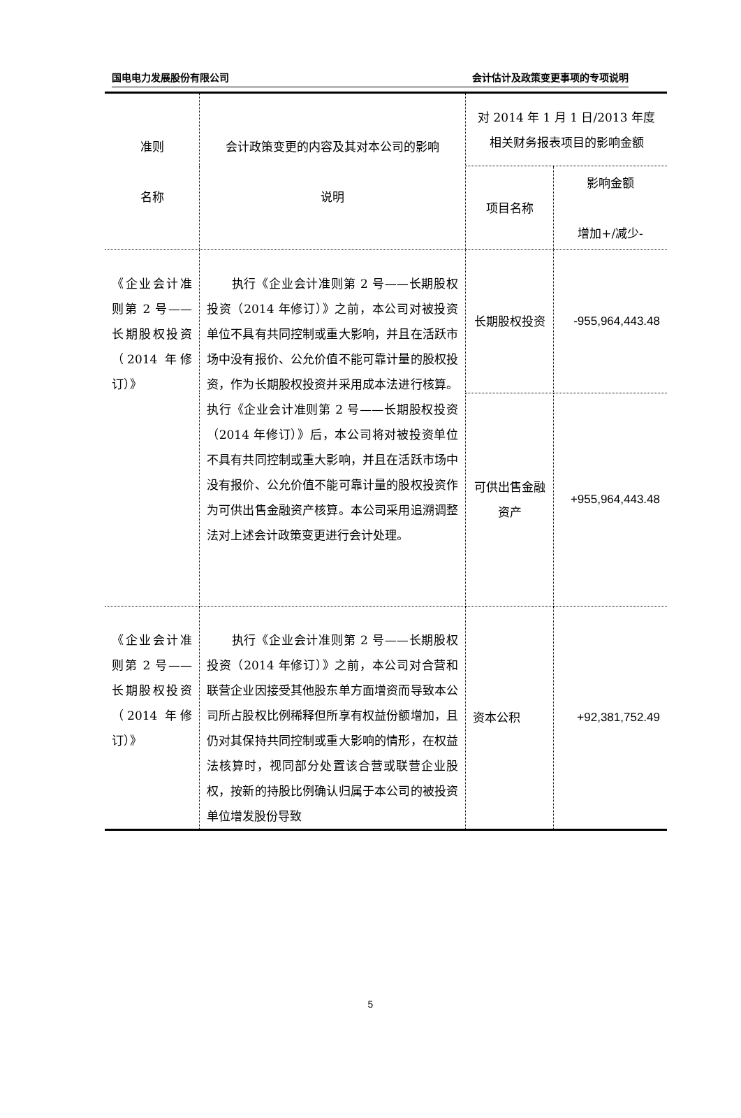国电电力发展股份有限公司 会计估计及政策变更事项的专项说明
| 准则 名称 | 会计政策变更的内容及其对本公司的影响 说明 | 对 2014 年 1 月 1 日/2013 年度相关财务报表项目的影响金额 | |
| | | 项目名称 | 影响金额 增加+/减少- |
| 《企业会计准则第 2 号——长期股权投资（2014 年修订）》 | 执行《企业会计准则第 2 号——长期股权投资（2014 年修订）》之前，本公司对被投资单位不具有共同控制或重大影响，并且在活跃市场中没有报价、公允价值不能可靠计量的股权投资，作为长期股权投资并采用成本法进行核算。执行《企业会计准则第 2 号——长期股权投资（2014 年修订）》后，本公司将对被投资单位不具有共同控制或重大影响，并且在活跃市场中没有报价、公允价值不能可靠计量的股权投资作为可供出售金融资产核算。本公司采用追溯调整法对上述会计政策变更进行会计处理。 | 长期股权投资 | -955,964,443.48 |
| | | 可供出售金融资产 | +955,964,443.48 |
| 《企业会计准则第 2 号——长期股权投资（2014 年修订）》 | 执行《企业会计准则第 2 号——长期股权投资（2014 年修订）》之前，本公司对合营和联营企业因接受其他股东单方面增资而导致本公司所占股权比例稀释但所享有权益份额增加，且仍对其保持共同控制或重大影响的情形，在权益法核算时，视同部分处置该合营或联营企业股权，按新的持股比例确认归属于本公司的被投资单位增发股份导致 | 资本公积 | +92,381,752.49 |
5